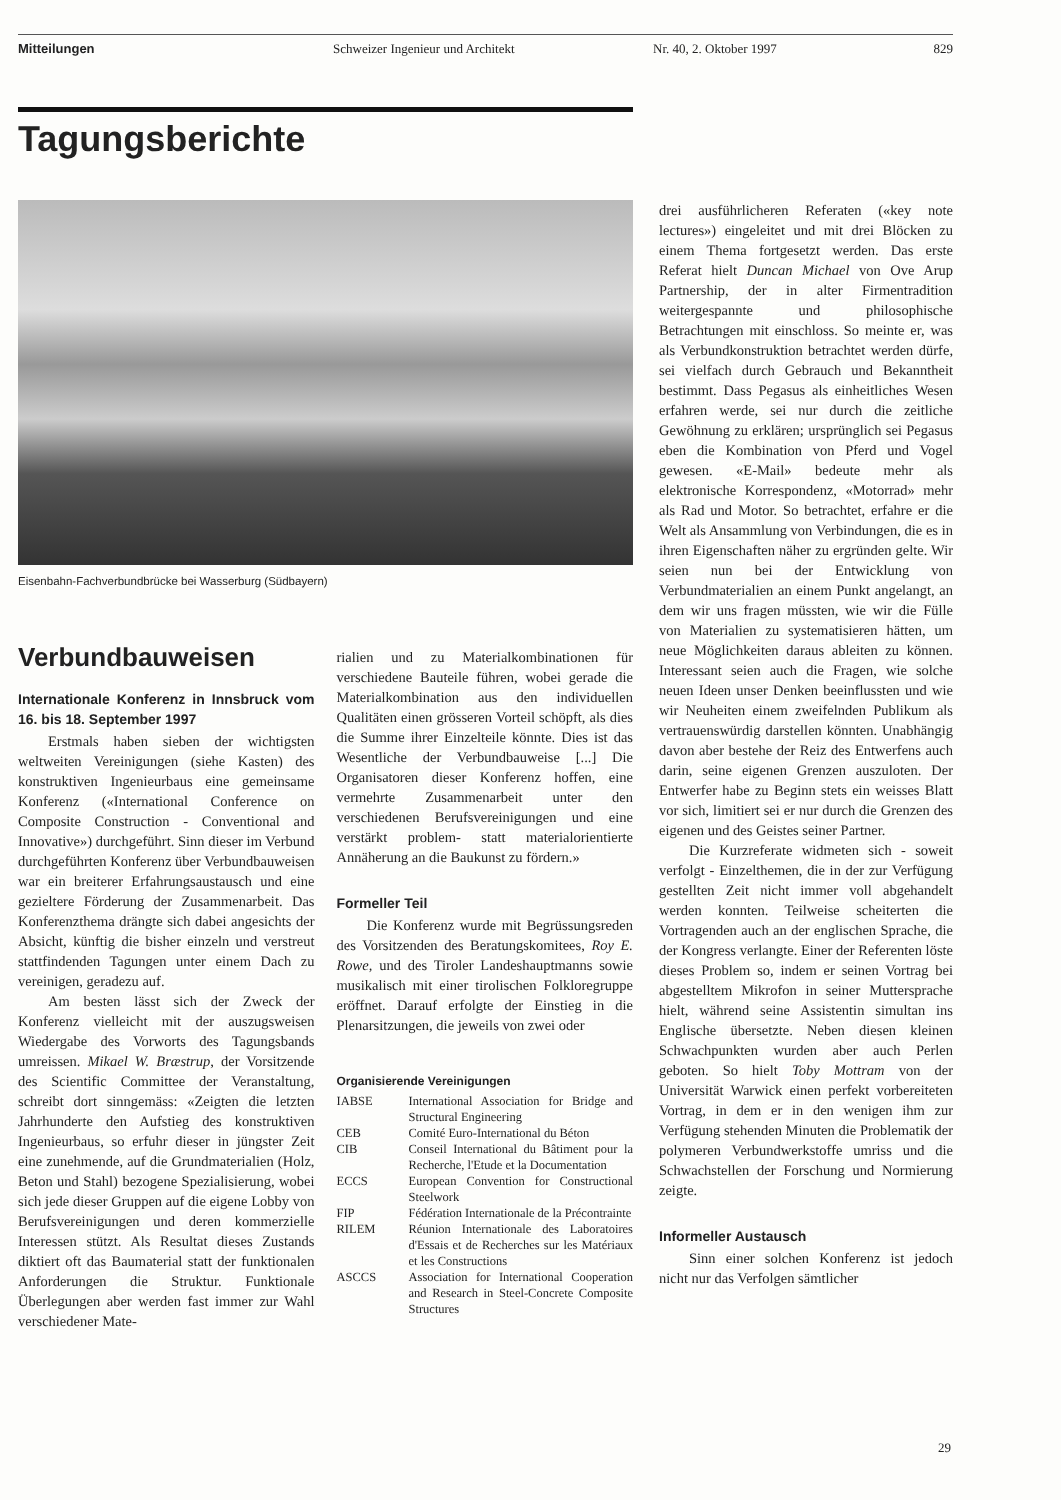Mitteilungen Schweizer Ingenieur und Architekt Nr. 40, 2. Oktober 1997 829
Tagungsberichte
Eisenbahn-Fachverbundbrücke bei Wasserburg (Südbayern)
Verbundbauweisen
Internationale Konferenz in Innsbruck vom 16. bis 18. September 1997
Erstmals haben sieben der wichtigsten weltweiten Vereinigungen (siehe Kasten) des konstruktiven Ingenieurbaus eine gemeinsame Konferenz («International Conference on Composite Construction - Conventional and Innovative») durchgeführt. Sinn dieser im Verbund durchgeführten Konferenz über Verbundbauweisen war ein breiterer Erfahrungsaustausch und eine gezieltere Förderung der Zusammenarbeit. Das Konferenzthema drängte sich dabei angesichts der Absicht, künftig die bisher einzeln und verstreut stattfindenden Tagungen unter einem Dach zu vereinigen, geradezu auf.
Am besten lässt sich der Zweck der Konferenz vielleicht mit der auszugsweisen Wiedergabe des Vorworts des Tagungsbands umreissen. Mikael W. Bræstrup, der Vorsitzende des Scientific Committee der Veranstaltung, schreibt dort sinngemäss: «Zeigten die letzten Jahrhunderte den Aufstieg des konstruktiven Ingenieurbaus, so erfuhr dieser in jüngster Zeit eine zunehmende, auf die Grundmaterialien (Holz, Beton und Stahl) bezogene Spezialisierung, wobei sich jede dieser Gruppen auf die eigene Lobby von Berufsvereinigungen und deren kommerzielle Interessen stützt. Als Resultat dieses Zustands diktiert oft das Baumaterial statt der funktionalen Anforderungen die Struktur. Funktionale Überlegungen aber werden fast immer zur Wahl verschiedener Mate-
rialien und zu Materialkombinationen für verschiedene Bauteile führen, wobei gerade die Materialkombination aus den individuellen Qualitäten einen grösseren Vorteil schöpft, als dies die Summe ihrer Einzelteile könnte. Dies ist das Wesentliche der Verbundbauweise [...] Die Organisatoren dieser Konferenz hoffen, eine vermehrte Zusammenarbeit unter den verschiedenen Berufsvereinigungen und eine verstärkt problem- statt materialorientierte Annäherung an die Baukunst zu fördern.»
Formeller Teil
Die Konferenz wurde mit Begrüssungsreden des Vorsitzenden des Beratungskomitees, Roy E. Rowe, und des Tiroler Landeshauptmanns sowie musikalisch mit einer tirolischen Folkloregruppe eröffnet. Darauf erfolgte der Einstieg in die Plenarsitzungen, die jeweils von zwei oder
Organisierende Vereinigungen
| IABSE | International Association for Bridge and Structural Engineering |
| CEB | Comité Euro-International du Béton |
| CIB | Conseil International du Bâtiment pour la Recherche, l'Etude et la Documentation |
| ECCS | European Convention for Constructional Steelwork |
| FIP | Fédération Internationale de la Précontrainte |
| RILEM | Réunion Internationale des Laboratoires d'Essais et de Recherches sur les Matériaux et les Constructions |
| ASCCS | Association for International Cooperation and Research in Steel-Concrete Composite Structures |
drei ausführlicheren Referaten («key note lectures») eingeleitet und mit drei Blöcken zu einem Thema fortgesetzt werden. Das erste Referat hielt Duncan Michael von Ove Arup Partnership, der in alter Firmentradition weitergespannte und philosophische Betrachtungen mit einschloss. So meinte er, was als Verbundkonstruktion betrachtet werden dürfe, sei vielfach durch Gebrauch und Bekanntheit bestimmt. Dass Pegasus als einheitliches Wesen erfahren werde, sei nur durch die zeitliche Gewöhnung zu erklären; ursprünglich sei Pegasus eben die Kombination von Pferd und Vogel gewesen. «E-Mail» bedeute mehr als elektronische Korrespondenz, «Motorrad» mehr als Rad und Motor. So betrachtet, erfahre er die Welt als Ansammlung von Verbindungen, die es in ihren Eigenschaften näher zu ergründen gelte. Wir seien nun bei der Entwicklung von Verbundmaterialien an einem Punkt angelangt, an dem wir uns fragen müssten, wie wir die Fülle von Materialien zu systematisieren hätten, um neue Möglichkeiten daraus ableiten zu können. Interessant seien auch die Fragen, wie solche neuen Ideen unser Denken beeinflussten und wie wir Neuheiten einem zweifelnden Publikum als vertrauenswürdig darstellen könnten. Unabhängig davon aber bestehe der Reiz des Entwerfens auch darin, seine eigenen Grenzen auszuloten. Der Entwerfer habe zu Beginn stets ein weisses Blatt vor sich, limitiert sei er nur durch die Grenzen des eigenen und des Geistes seiner Partner.
Die Kurzreferate widmeten sich - soweit verfolgt - Einzelthemen, die in der zur Verfügung gestellten Zeit nicht immer voll abgehandelt werden konnten. Teilweise scheiterten die Vortragenden auch an der englischen Sprache, die der Kongress verlangte. Einer der Referenten löste dieses Problem so, indem er seinen Vortrag bei abgestelltem Mikrofon in seiner Muttersprache hielt, während seine Assistentin simultan ins Englische übersetzte. Neben diesen kleinen Schwachpunkten wurden aber auch Perlen geboten. So hielt Toby Mottram von der Universität Warwick einen perfekt vorbereiteten Vortrag, in dem er in den wenigen ihm zur Verfügung stehenden Minuten die Problematik der polymeren Verbundwerkstoffe umriss und die Schwachstellen der Forschung und Normierung zeigte.
Informeller Austausch
Sinn einer solchen Konferenz ist jedoch nicht nur das Verfolgen sämtlicher
29